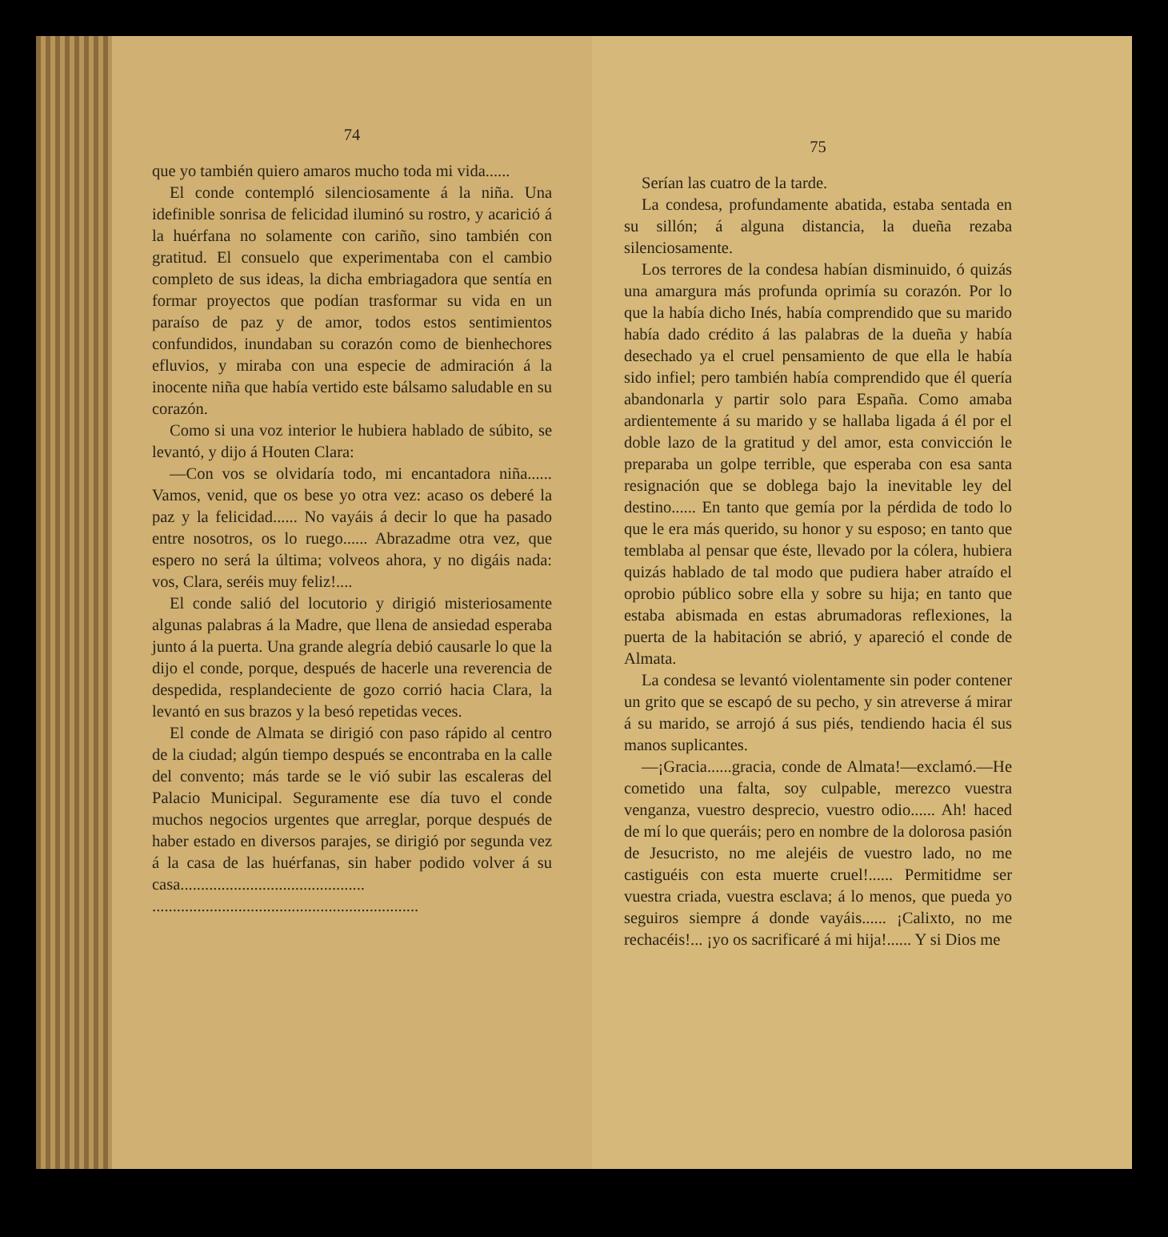74
que yo también quiero amaros mucho toda mi vida......
El conde contempló silenciosamente á la niña. Una idefinible sonrisa de felicidad iluminó su rostro, y acarició á la huérfana no solamente con cariño, sino también con gratitud. El consuelo que experimentaba con el cambio completo de sus ideas, la dicha embriagadora que sentía en formar proyectos que podían trasformar su vida en un paraíso de paz y de amor, todos estos sentimientos confundidos, inundaban su corazón como de bienhechores efluvios, y miraba con una especie de admiración á la inocente niña que había vertido este bálsamo saludable en su corazón.
Como si una voz interior le hubiera hablado de súbito, se levantó, y dijo á Houten Clara:
—Con vos se olvidaría todo, mi encantadora niña...... Vamos, venid, que os bese yo otra vez: acaso os deberé la paz y la felicidad...... No vayáis á decir lo que ha pasado entre nosotros, os lo ruego...... Abrazadme otra vez, que espero no será la última; volveos ahora, y no digáis nada: vos, Clara, seréis muy feliz!....
El conde salió del locutorio y dirigió misteriosamente algunas palabras á la Madre, que llena de ansiedad esperaba junto á la puerta. Una grande alegría debió causarle lo que la dijo el conde, porque, después de hacerle una reverencia de despedida, resplandeciente de gozo corrió hacia Clara, la levantó en sus brazos y la besó repetidas veces.
El conde de Almata se dirigió con paso rápido al centro de la ciudad; algún tiempo después se encontraba en la calle del convento; más tarde se le vió subir las escaleras del Palacio Municipal. Seguramente ese día tuvo el conde muchos negocios urgentes que arreglar, porque después de haber estado en diversos parajes, se dirigió por segunda vez á la casa de las huérfanas, sin haber podido volver á su casa.............................................
.................................................................
75
Serían las cuatro de la tarde.
La condesa, profundamente abatida, estaba sentada en su sillón; á alguna distancia, la dueña rezaba silenciosamente.
Los terrores de la condesa habían disminuido, ó quizás una amargura más profunda oprimía su corazón. Por lo que la había dicho Inés, había comprendido que su marido había dado crédito á las palabras de la dueña y había desechado ya el cruel pensamiento de que ella le había sido infiel; pero también había comprendido que él quería abandonarla y partir solo para España. Como amaba ardientemente á su marido y se hallaba ligada á él por el doble lazo de la gratitud y del amor, esta convicción le preparaba un golpe terrible, que esperaba con esa santa resignación que se doblega bajo la inevitable ley del destino...... En tanto que gemía por la pérdida de todo lo que le era más querido, su honor y su esposo; en tanto que temblaba al pensar que éste, llevado por la cólera, hubiera quizás hablado de tal modo que pudiera haber atraído el oprobio público sobre ella y sobre su hija; en tanto que estaba abismada en estas abrumadoras reflexiones, la puerta de la habitación se abrió, y apareció el conde de Almata.
La condesa se levantó violentamente sin poder contener un grito que se escapó de su pecho, y sin atreverse á mirar á su marido, se arrojó á sus piés, tendiendo hacia él sus manos suplicantes.
—¡Gracia......gracia, conde de Almata!—exclamó.—He cometido una falta, soy culpable, merezco vuestra venganza, vuestro desprecio, vuestro odio...... Ah! haced de mí lo que queráis; pero en nombre de la dolorosa pasión de Jesucristo, no me alejéis de vuestro lado, no me castiguéis con esta muerte cruel!...... Permitidme ser vuestra criada, vuestra esclava; á lo menos, que pueda yo seguiros siempre á donde vayáis...... ¡Calixto, no me rechacéis!... ¡yo os sacrificaré á mi hija!...... Y si Dios me